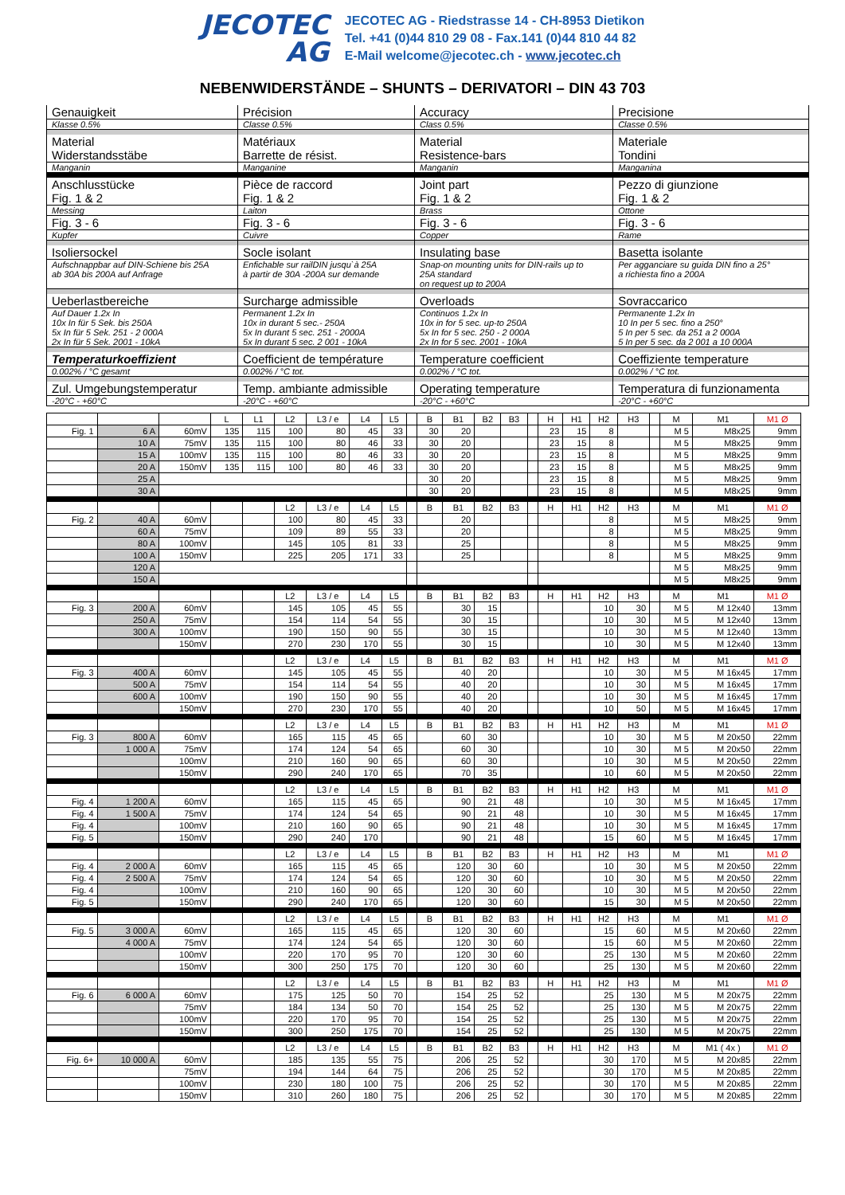JECOTEC
AG
JECOTEC AG - Riedstrasse 14 - CH-8953 Dietikon
Tel. +41 (0)44 810 29 08 - Fax.141 (0)44 810 44 82
E-Mail welcome@jecotec.ch - www.jecotec.ch
NEBENWIDERSTÄNDE – SHUNTS – DERIVATORI – DIN 43 703
| Genauigkeit | Précision | Accuracy | Precisione |
| Klasse 0.5% | Classe 0.5% | Class 0.5% | Classe 0.5% |
| Material Widerstandsstäbe | Matériaux Barrette de résist. | Material Resistence-bars | Materiale Tondini |
| Manganin | Manganine | Manganin | Manganina |
| Anschlusstücke Fig. 1 & 2 | Pièce de raccord Fig. 1 & 2 | Joint part Fig. 1 & 2 | Pezzo di giunzione Fig. 1 & 2 |
| Messing | Laiton | Brass | Ottone |
| Fig. 3 - 6 | Fig. 3 - 6 | Fig. 3 - 6 | Fig. 3 - 6 |
| Kupfer | Cuivre | Copper | Rame |
| Isoliersockel | Socle isolant | Insulating base | Basetta isolante |
| Aufschnappbar auf DIN-Schiene bis 25A ab 30A bis 200A auf Anfrage | Enfichable sur railDIN jusqu`à 25A à partir de 30A -200A sur demande | Snap-on mounting units for DIN-rails up to 25A standard on request up to 200A | Per agganciare su guida DIN fino a 25° a richiesta fino a 200A |
| Ueberlastbereiche | Surcharge admissible | Overloads | Sovraccarico |
| Auf Dauer 1.2x In 10x In für 5 Sek. bis 250A 5x In für 5 Sek. 251 - 2 000A 2x In für 5 Sek. 2001 - 10kA | Permanent 1.2x In 10x in durant 5 sec.- 250A 5x In durant 5 sec. 251 - 2000A 5x In durant 5 sec. 2 001 - 10kA | Continuos 1.2x In 10x in for 5 sec. up-to 250A 5x In for 5 sec. 250 - 2 000A 2x In for 5 sec. 2001 - 10kA | Permanente 1.2x In 10 In per 5 sec. fino a 250° 5 In per 5 sec. da 251 a 2 000A 5 In per 5 sec. da 2 001 a 10 000A |
| Temperaturkoeffizient | Coefficient de température | Temperature coefficient | Coeffiziente temperature |
| 0.002% / °C gesamt | 0.002% / °C tot. | 0.002% / °C tot. | 0.002% / °C tot. |
| Zul. Umgebungstemperatur | Temp. ambiante admissible | Operating temperature | Temperatura di funzionamenta |
| -20°C - +60°C | -20°C - +60°C | -20°C - +60°C | -20°C - +60°C |
| | | | L | L1 | L2 | L3 / e | L4 | L5 | | B | B1 | B2 | B3 | | H | H1 | H2 | H3 | | M | M1 | M1 Ø |
| Fig. 1 | 6 A | 60mV | 135 | 115 | 100 | 80 | 45 | 33 | | 30 | 20 | | | | 23 | 15 | 8 | | | M 5 | M8x25 | 9mm |
| | 10 A | 75mV | 135 | 115 | 100 | 80 | 46 | 33 | | 30 | 20 | | | | 23 | 15 | 8 | | | M 5 | M8x25 | 9mm |
| | 15 A | 100mV | 135 | 115 | 100 | 80 | 46 | 33 | | 30 | 20 | | | | 23 | 15 | 8 | | | M 5 | M8x25 | 9mm |
| | 20 A | 150mV | 135 | 115 | 100 | 80 | 46 | 33 | | 30 | 20 | | | | 23 | 15 | 8 | | | M 5 | M8x25 | 9mm |
| | 25 A | | | | | | | | | 30 | 20 | | | | 23 | 15 | 8 | | | M 5 | M8x25 | 9mm |
| | 30 A | | | | | | | | | 30 | 20 | | | | 23 | 15 | 8 | | | M 5 | M8x25 | 9mm |
| | | | | | L2 | L3 / e | L4 | L5 | | B | B1 | B2 | B3 | | H | H1 | H2 | H3 | | M | M1 | M1 Ø |
| Fig. 2 | 40 A | 60mV | | | 100 | 80 | 45 | 33 | | | 20 | | | | | | 8 | | | M 5 | M8x25 | 9mm |
| | 60 A | 75mV | | | 109 | 89 | 55 | 33 | | | 20 | | | | | | 8 | | | M 5 | M8x25 | 9mm |
| | 80 A | 100mV | | | 145 | 105 | 81 | 33 | | | 25 | | | | | | 8 | | | M 5 | M8x25 | 9mm |
| | 100 A | 150mV | | | 225 | 205 | 171 | 33 | | | 25 | | | | | | 8 | | | M 5 | M8x25 | 9mm |
| | 120 A | | | | | | | | | | | | | | | | | | | M 5 | M8x25 | 9mm |
| | 150 A | | | | | | | | | | | | | | | | | | | M 5 | M8x25 | 9mm |
| | | | | | L2 | L3 / e | L4 | L5 | | B | B1 | B2 | B3 | | H | H1 | H2 | H3 | | M | M1 | M1 Ø |
| Fig. 3 | 200 A | 60mV | | | 145 | 105 | 45 | 55 | | | 30 | 15 | | | | | 10 | 30 | | M 5 | M 12x40 | 13mm |
| | 250 A | 75mV | | | 154 | 114 | 54 | 55 | | | 30 | 15 | | | | | 10 | 30 | | M 5 | M 12x40 | 13mm |
| | 300 A | 100mV | | | 190 | 150 | 90 | 55 | | | 30 | 15 | | | | | 10 | 30 | | M 5 | M 12x40 | 13mm |
| | | 150mV | | | 270 | 230 | 170 | 55 | | | 30 | 15 | | | | | 10 | 30 | | M 5 | M 12x40 | 13mm |
| | | | | | L2 | L3 / e | L4 | L5 | | B | B1 | B2 | B3 | | H | H1 | H2 | H3 | | M | M1 | M1 Ø |
| Fig. 3 | 400 A | 60mV | | | 145 | 105 | 45 | 55 | | | 40 | 20 | | | | | 10 | 30 | | M 5 | M 16x45 | 17mm |
| | 500 A | 75mV | | | 154 | 114 | 54 | 55 | | | 40 | 20 | | | | | 10 | 30 | | M 5 | M 16x45 | 17mm |
| | 600 A | 100mV | | | 190 | 150 | 90 | 55 | | | 40 | 20 | | | | | 10 | 30 | | M 5 | M 16x45 | 17mm |
| | | 150mV | | | 270 | 230 | 170 | 55 | | | 40 | 20 | | | | | 10 | 50 | | M 5 | M 16x45 | 17mm |
| | | | | | L2 | L3 / e | L4 | L5 | | B | B1 | B2 | B3 | | H | H1 | H2 | H3 | | M | M1 | M1 Ø |
| Fig. 3 | 800 A | 60mV | | | 165 | 115 | 45 | 65 | | | 60 | 30 | | | | | 10 | 30 | | M 5 | M 20x50 | 22mm |
| | 1 000 A | 75mV | | | 174 | 124 | 54 | 65 | | | 60 | 30 | | | | | 10 | 30 | | M 5 | M 20x50 | 22mm |
| | | 100mV | | | 210 | 160 | 90 | 65 | | | 60 | 30 | | | | | 10 | 30 | | M 5 | M 20x50 | 22mm |
| | | 150mV | | | 290 | 240 | 170 | 65 | | | 70 | 35 | | | | | 10 | 60 | | M 5 | M 20x50 | 22mm |
| | | | | | L2 | L3 / e | L4 | L5 | | B | B1 | B2 | B3 | | H | H1 | H2 | H3 | | M | M1 | M1 Ø |
| Fig. 4 | 1 200 A | 60mV | | | 165 | 115 | 45 | 65 | | | 90 | 21 | 48 | | | | 10 | 30 | | M 5 | M 16x45 | 17mm |
| Fig. 4 | 1 500 A | 75mV | | | 174 | 124 | 54 | 65 | | | 90 | 21 | 48 | | | | 10 | 30 | | M 5 | M 16x45 | 17mm |
| Fig. 4 | | 100mV | | | 210 | 160 | 90 | 65 | | | 90 | 21 | 48 | | | | 10 | 30 | | M 5 | M 16x45 | 17mm |
| Fig. 5 | | 150mV | | | 290 | 240 | 170 | | | | 90 | 21 | 48 | | | | 15 | 60 | | M 5 | M 16x45 | 17mm |
| | | | | | L2 | L3 / e | L4 | L5 | | B | B1 | B2 | B3 | | H | H1 | H2 | H3 | | M | M1 | M1 Ø |
| Fig. 4 | 2 000 A | 60mV | | | 165 | 115 | 45 | 65 | | | 120 | 30 | 60 | | | | 10 | 30 | | M 5 | M 20x50 | 22mm |
| Fig. 4 | 2 500 A | 75mV | | | 174 | 124 | 54 | 65 | | | 120 | 30 | 60 | | | | 10 | 30 | | M 5 | M 20x50 | 22mm |
| Fig. 4 | | 100mV | | | 210 | 160 | 90 | 65 | | | 120 | 30 | 60 | | | | 10 | 30 | | M 5 | M 20x50 | 22mm |
| Fig. 5 | | 150mV | | | 290 | 240 | 170 | 65 | | | 120 | 30 | 60 | | | | 15 | 30 | | M 5 | M 20x50 | 22mm |
| | | | | | L2 | L3 / e | L4 | L5 | | B | B1 | B2 | B3 | | H | H1 | H2 | H3 | | M | M1 | M1 Ø |
| Fig. 5 | 3 000 A | 60mV | | | 165 | 115 | 45 | 65 | | | 120 | 30 | 60 | | | | 15 | 60 | | M 5 | M 20x60 | 22mm |
| | 4 000 A | 75mV | | | 174 | 124 | 54 | 65 | | | 120 | 30 | 60 | | | | 15 | 60 | | M 5 | M 20x60 | 22mm |
| | | 100mV | | | 220 | 170 | 95 | 70 | | | 120 | 30 | 60 | | | | 25 | 130 | | M 5 | M 20x60 | 22mm |
| | | 150mV | | | 300 | 250 | 175 | 70 | | | 120 | 30 | 60 | | | | 25 | 130 | | M 5 | M 20x60 | 22mm |
| | | | | | L2 | L3 / e | L4 | L5 | | B | B1 | B2 | B3 | | H | H1 | H2 | H3 | | M | M1 | M1 Ø |
| Fig. 6 | 6 000 A | 60mV | | | 175 | 125 | 50 | 70 | | | 154 | 25 | 52 | | | | 25 | 130 | | M 5 | M 20x75 | 22mm |
| | | 75mV | | | 184 | 134 | 50 | 70 | | | 154 | 25 | 52 | | | | 25 | 130 | | M 5 | M 20x75 | 22mm |
| | | 100mV | | | 220 | 170 | 95 | 70 | | | 154 | 25 | 52 | | | | 25 | 130 | | M 5 | M 20x75 | 22mm |
| | | 150mV | | | 300 | 250 | 175 | 70 | | | 154 | 25 | 52 | | | | 25 | 130 | | M 5 | M 20x75 | 22mm |
| | | | | | L2 | L3 / e | L4 | L5 | | B | B1 | B2 | B3 | | H | H1 | H2 | H3 | | M | M1 ( 4x ) | M1 Ø |
| Fig. 6+ | 10 000 A | 60mV | | | 185 | 135 | 55 | 75 | | | 206 | 25 | 52 | | | | 30 | 170 | | M 5 | M 20x85 | 22mm |
| | | 75mV | | | 194 | 144 | 64 | 75 | | | 206 | 25 | 52 | | | | 30 | 170 | | M 5 | M 20x85 | 22mm |
| | | 100mV | | | 230 | 180 | 100 | 75 | | | 206 | 25 | 52 | | | | 30 | 170 | | M 5 | M 20x85 | 22mm |
| | | 150mV | | | 310 | 260 | 180 | 75 | | | 206 | 25 | 52 | | | | 30 | 170 | | M 5 | M 20x85 | 22mm |